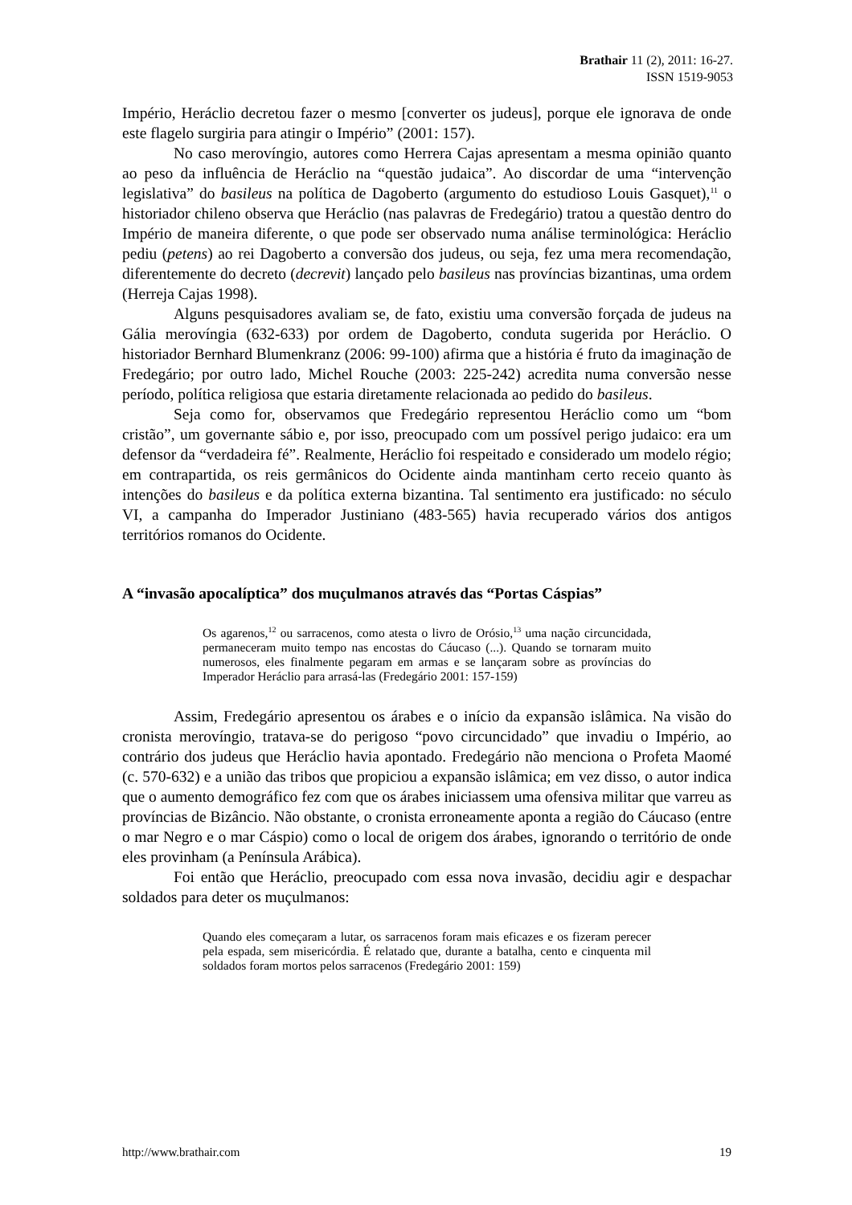Brathair 11 (2), 2011: 16-27.
ISSN 1519-9053
Império, Heráclio decretou fazer o mesmo [converter os judeus], porque ele ignorava de onde este flagelo surgiria para atingir o Império” (2001: 157).
No caso merovíngio, autores como Herrera Cajas apresentam a mesma opinião quanto ao peso da influência de Heráclio na “questão judaica”. Ao discordar de uma “intervenção legislativa” do basileus na política de Dagoberto (argumento do estudioso Louis Gasquet),<sup>11</sup> o historiador chileno observa que Heráclio (nas palavras de Fredegário) tratou a questão dentro do Império de maneira diferente, o que pode ser observado numa análise terminológica: Heráclio pediu (petens) ao rei Dagoberto a conversão dos judeus, ou seja, fez uma mera recomendação, diferentemente do decreto (decrevit) lançado pelo basileus nas províncias bizantinas, uma ordem (Herreja Cajas 1998).
Alguns pesquisadores avaliam se, de fato, existiu uma conversão forçada de judeus na Gália merovíngia (632-633) por ordem de Dagoberto, conduta sugerida por Heráclio. O historiador Bernhard Blumenkranz (2006: 99-100) afirma que a história é fruto da imaginação de Fredegário; por outro lado, Michel Rouche (2003: 225-242) acredita numa conversão nesse período, política religiosa que estaria diretamente relacionada ao pedido do basileus.
Seja como for, observamos que Fredegário representou Heráclio como um “bom cristão”, um governante sábio e, por isso, preocupado com um possível perigo judaico: era um defensor da “verdadeira fé”. Realmente, Heráclio foi respeitado e considerado um modelo régio; em contrapartida, os reis germânicos do Ocidente ainda mantinham certo receio quanto às intenções do basileus e da política externa bizantina. Tal sentimento era justificado: no século VI, a campanha do Imperador Justiniano (483-565) havia recuperado vários dos antigos territórios romanos do Ocidente.
A “invasão apocalíptica” dos muçulmanos através das “Portas Cáspias”
Os agarenos,<sup>12</sup> ou sarracenos, como atesta o livro de Orósio,<sup>13</sup> uma nação circuncidada, permaneceram muito tempo nas encostas do Cáucaso (...). Quando se tornaram muito numerosos, eles finalmente pegaram em armas e se lançaram sobre as províncias do Imperador Heráclio para arrasá-las (Fredegário 2001: 157-159)
Assim, Fredegário apresentou os árabes e o início da expansão islâmica. Na visão do cronista merovíngio, tratava-se do perigoso “povo circuncidado” que invadiu o Império, ao contrário dos judeus que Heráclio havia apontado. Fredegário não menciona o Profeta Maomé (c. 570-632) e a união das tribos que propiciou a expansão islâmica; em vez disso, o autor indica que o aumento demográfico fez com que os árabes iniciassem uma ofensiva militar que varreu as províncias de Bizâncio. Não obstante, o cronista erroneamente aponta a região do Cáucaso (entre o mar Negro e o mar Cáspio) como o local de origem dos árabes, ignorando o território de onde eles provinham (a Península Arábica).
Foi então que Heráclio, preocupado com essa nova invasão, decidiu agir e despachar soldados para deter os muçulmanos:
Quando eles começaram a lutar, os sarracenos foram mais eficazes e os fizeram perecer pela espada, sem misericórdia. É relatado que, durante a batalha, cento e cinquenta mil soldados foram mortos pelos sarracenos (Fredegário 2001: 159)
http://www.brathair.com 19